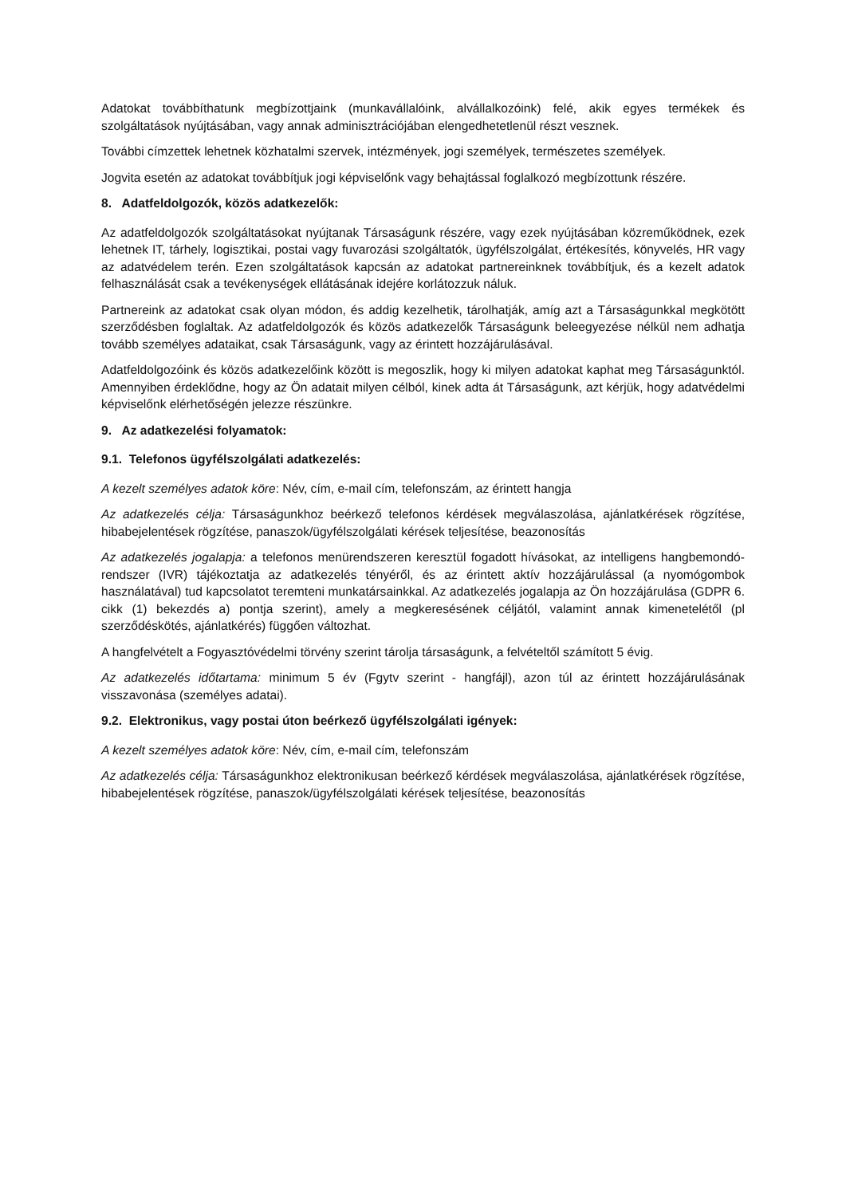Adatokat továbbíthatunk megbízottjaink (munkavállalóink, alvállalkozóink) felé, akik egyes termékek és szolgáltatások nyújtásában, vagy annak adminisztrációjában elengedhetetlenül részt vesznek.
További címzettek lehetnek közhatalmi szervek, intézmények, jogi személyek, természetes személyek.
Jogvita esetén az adatokat továbbítjuk jogi képviselőnk vagy behajtással foglalkozó megbízottunk részére.
8. Adatfeldolgozók, közös adatkezelők:
Az adatfeldolgozók szolgáltatásokat nyújtanak Társaságunk részére, vagy ezek nyújtásában közreműködnek, ezek lehetnek IT, tárhely, logisztikai, postai vagy fuvarozási szolgáltatók, ügyfélszolgálat, értékesítés, könyvelés, HR vagy az adatvédelem terén. Ezen szolgáltatások kapcsán az adatokat partnereinknek továbbítjuk, és a kezelt adatok felhasználását csak a tevékenységek ellátásának idejére korlátozzuk náluk.
Partnereink az adatokat csak olyan módon, és addig kezelhetik, tárolhatják, amíg azt a Társaságunkkal megkötött szerződésben foglaltak. Az adatfeldolgozók és közös adatkezelők Társaságunk beleegyezése nélkül nem adhatja tovább személyes adataikat, csak Társaságunk, vagy az érintett hozzájárulásával.
Adatfeldolgozóink és közös adatkezelőink között is megoszlik, hogy ki milyen adatokat kaphat meg Társaságunktól. Amennyiben érdeklődne, hogy az Ön adatait milyen célból, kinek adta át Társaságunk, azt kérjük, hogy adatvédelmi képviselőnk elérhetőségén jelezze részünkre.
9. Az adatkezelési folyamatok:
9.1. Telefonos ügyfélszolgálati adatkezelés:
A kezelt személyes adatok köre: Név, cím, e-mail cím, telefonszám, az érintett hangja
Az adatkezelés célja: Társaságunkhoz beérkező telefonos kérdések megválaszolása, ajánlatkérések rögzítése, hibabejelentések rögzítése, panaszok/ügyfélszolgálati kérések teljesítése, beazonosítás
Az adatkezelés jogalapja: a telefonos menürendszeren keresztül fogadott hívásokat, az intelligens hangbemondó-rendszer (IVR) tájékoztatja az adatkezelés tényéről, és az érintett aktív hozzájárulással (a nyomógombok használatával) tud kapcsolatot teremteni munkatársainkkal. Az adatkezelés jogalapja az Ön hozzájárulása (GDPR 6. cikk (1) bekezdés a) pontja szerint), amely a megkeresésének céljától, valamint annak kimenetelétől (pl szerződéskötés, ajánlatkérés) függően változhat.
A hangfelvételt a Fogyasztóvédelmi törvény szerint tárolja társaságunk, a felvételtől számított 5 évig.
Az adatkezelés időtartama: minimum 5 év (Fgytv szerint - hangfájl), azon túl az érintett hozzájárulásának visszavonása (személyes adatai).
9.2. Elektronikus, vagy postai úton beérkező ügyfélszolgálati igények:
A kezelt személyes adatok köre: Név, cím, e-mail cím, telefonszám
Az adatkezelés célja: Társaságunkhoz elektronikusan beérkező kérdések megválaszolása, ajánlatkérések rögzítése, hibabejelentések rögzítése, panaszok/ügyfélszolgálati kérések teljesítése, beazonosítás